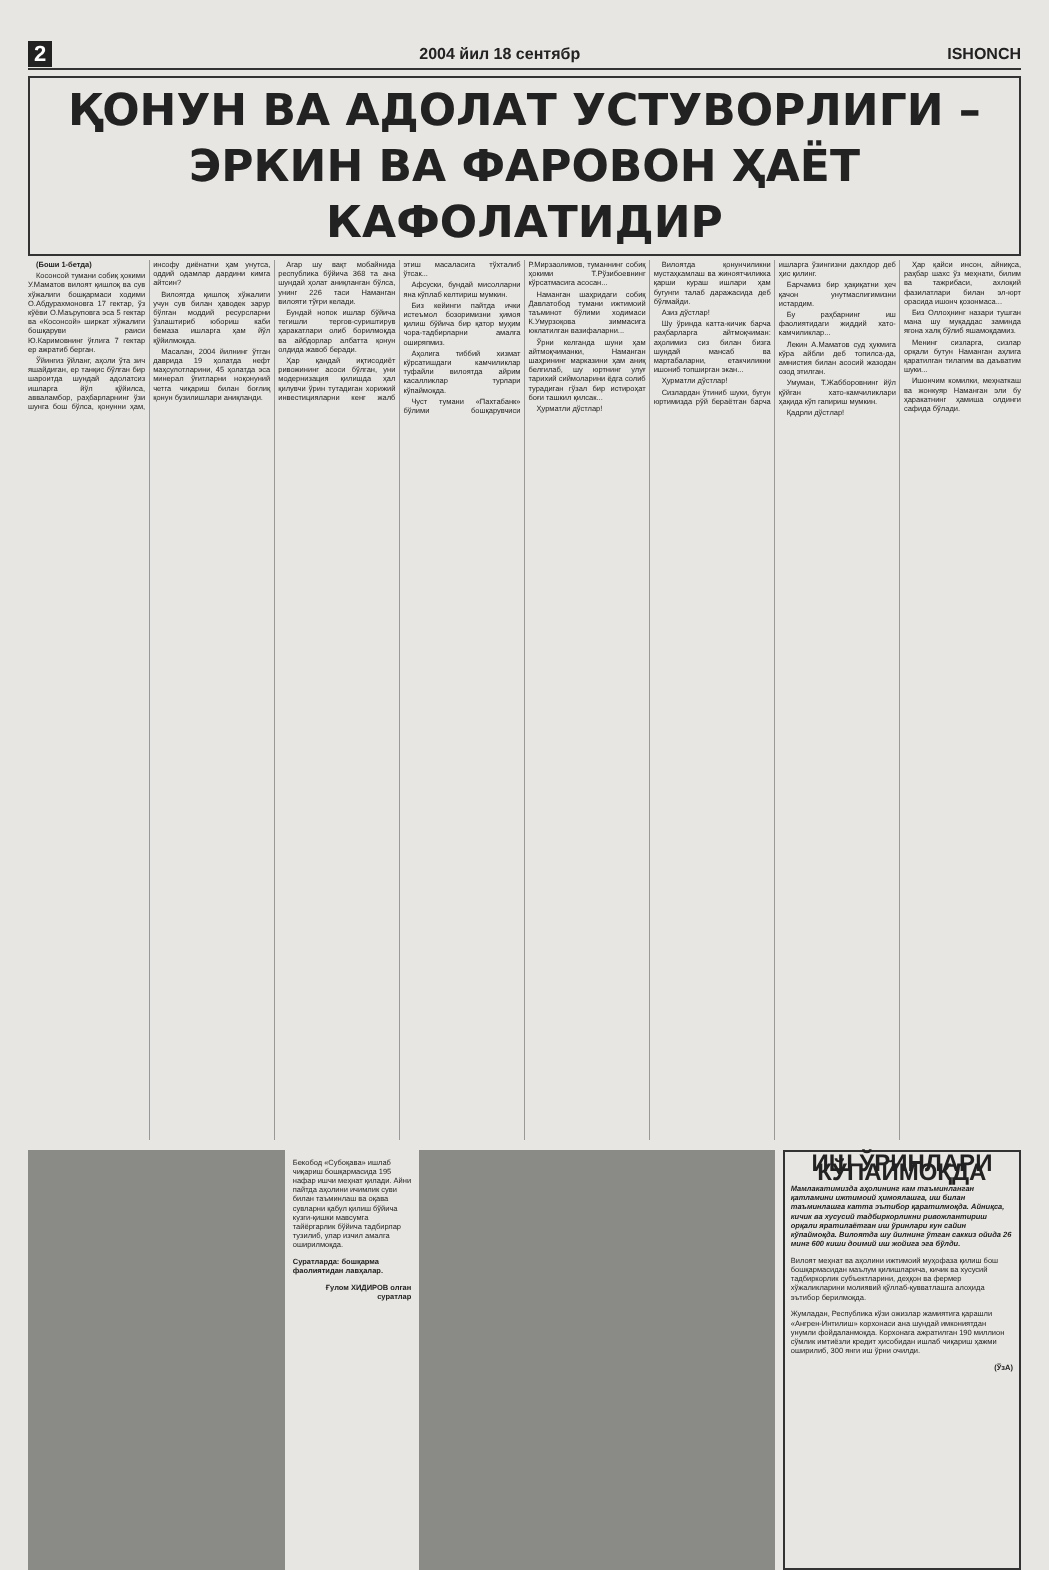2 2004 йил 18 сентябр ISHONCH
ҚОНУН ВА АДОЛАТ УСТУВОРЛИГИ –
ЭРКИН ВА ФАРОВОН ҲАЁТ КАФОЛАТИДИР
(Боши 1-бетда)
Косонсой тумани собиқ ҳокими У.Маматов вилоят қишлоқ ва сув хўжалиги бошқармаси ходими О.Абдурахмоновга 17 гектар, ўз кўёви О.Маъруповга эса 5 гектар ва «Косонсой» ширкат хўжалиги бошқаруви раиси Ю.Каримовнинг ўғлига 7 гектар ер ажратиб берган.
Ўйингиз ўйланг, аҳоли ўта зич яшайдиган, ер танқис бўлган бир шароитда шундай адолатсиз ишларга йўл қўйилса, авваламбор, раҳбарларнинг ўзи шунга бош бўлса, қонунни ҳам, инсофу диёнатни ҳам унутса, оддий одамлар дардини кимга айтсин?
Вилоятда қишлоқ хўжалиги учун сув билан ҳаводек зарур бўлган моддий ресурсларни ўзлаштириб юбориш каби бемаза ишларга ҳам йўл қўйилмоқда.
Масалан, 2004 йилнинг ўтган даврида 19 ҳолатда нефт маҳсулотларини, 45 ҳолатда эса минерал ўғитларни ноқонуний четга чиқариш билан боғлиқ қонун бузилишлари аниқланди.
Агар шу вақт мобайнида республика бўйича 368 та ана шундай ҳолат аниқланган бўлса, унинг 226 таси Наманган вилояти тўғри келади.
Бундай нопок ишлар бўйича тегишли тергов-суриштирув ҳаракатлари олиб борилмоқда ва айбдорлар албатта қонун олдида жавоб беради.
Ҳар қандай иқтисодиёт ривожининг асоси бўлган, уни модернизация қилишда ҳал қилувчи ўрин тутадиган хорижий инвестицияларни кенг жалб этиш масаласига тўхталиб ўтсак...
Афсуски, бундай мисолларни яна кўплаб келтириш мумкин.
Биз кейинги пайтда ички истеъмол бозоримизни ҳимоя қилиш бўйича бир қатор муҳим чора-тадбирларни амалга оширяпмиз.
Аҳолига тиббий хизмат кўрсатишдаги камчиликлар туфайли вилоятда айрим касалликлар турлари кўпаймоқда.
Чуст тумани «Пахтабанк» бўлими бошқарувчиси Р.Мирзаолимов, туманнинг собиқ ҳокими Т.Рўзибоевнинг кўрсатмасига асосан...
Наманган шаҳридаги собиқ Давлатобод тумани ижтимоий таъминот бўлими ходимаси К.Умурзоқова зиммасига юклатилган вазифаларни...
Ўрни келганда шуни ҳам айтмоқчиманки, Наманган шаҳрининг марказини ҳам аниқ белгилаб, шу юртнинг улуғ тарихий сиймоларини ёдга солиб турадиган гўзал бир истироҳат боғи ташкил қилсак...
Ҳурматли дўстлар!
Вилоятда қонунчиликни мустаҳкамлаш ва жиноятчиликка қарши кураш ишлари ҳам бугунги талаб даражасида деб бўлмайди.
Азиз дўстлар!
Шу ўринда катта-кичик барча раҳбарларга айтмоқчиман: аҳолимиз сиз билан бизга шундай мансаб ва мартабаларни, етакчиликни ишониб топширган экан...
Ҳурматли дўстлар!
Сизлардан ўтиниб шуки, бугун юртимизда рўй бераётган барча ишларга ўзингизни дахлдор деб ҳис қилинг.
Барчамиз бир ҳақиқатни ҳеч қачон унутмаслигимизни истардим.
Бу раҳбарнинг иш фаолиятидаги жиддий хато-камчиликлар...
Лекин А.Маматов суд ҳукмига кўра айбли деб топилса-да, амнистия билан асосий жазодан озод этилган.
Умуман, Т.Жабборовнинг йўл қўйган хато-камчиликлари ҳақида кўп гапириш мумкин.
Қадрли дўстлар!
Ҳар қайси инсон, айниқса, раҳбар шахс ўз меҳнати, билим ва тажрибаси, ахлоқий фазилатлари билан эл-юрт орасида ишонч қозонмаса...
Биз Оллоҳнинг назари тушган мана шу муқаддас заминда ягона халқ бўлиб яшамоқдамиз.
Менинг сизларга, сизлар орқали бутун Наманган аҳлига қаратилган тилагим ва даъватим шуки...
Ишончим комилки, меҳнаткаш ва жонкуяр Наманган эли бу ҳаракатнинг ҳамиша олдинги сафида бўлади.
Бекобод «Субоқава» ишлаб чиқариш бошқармасида 195 нафар ишчи меҳнат қилади. Айни пайтда аҳолини ичимлик суви билан таъминлаш ва оқава сувларни қабул қилиш бўйича кузги-қишки мавсумга тайёргарлик бўйича тадбирлар тузилиб, улар изчил амалга оширилмоқда.
Суратларда: бошқарма фаолиятидан лавҳалар.
Ғулом ХИДИРОВ олган суратлар
ИШ ЎРИНЛАРИ КЎПАЙМОҚДА
Мамлакатимизда аҳолининг кам таъминланган қатламини ижтимоий ҳимоялашга, иш билан таъминлашга катта эътибор қаратилмоқда. Айниқса, кичик ва хусусий тадбиркорликни ривожлантириш орқали яратилаётган иш ўринлари кун сайин кўпаймоқда. Вилоятда шу йилнинг ўтган саккиз ойида 26 минг 600 киши доимий иш жойига эга бўлди.
Вилоят меҳнат ва аҳолини ижтимоий муҳофаза қилиш бош бошқармасидан маълум қилишларича, кичик ва хусусий тадбиркорлик субъектларини, деҳқон ва фермер хўжаликларини молиявий қўллаб-қувватлашга алоҳида эътибор берилмоқда.
Жумладан, Республика кўзи ожизлар жамиятига қарашли «Ангрен-Интилиш» корхонаси ана шундай имкониятдан унумли фойдаланмоқда. Корхонага ажратилган 190 миллион сўмлик имтиёзли кредит ҳисобидан ишлаб чиқариш ҳажми оширилиб, 300 янги иш ўрни очилди.
(ЎзА)